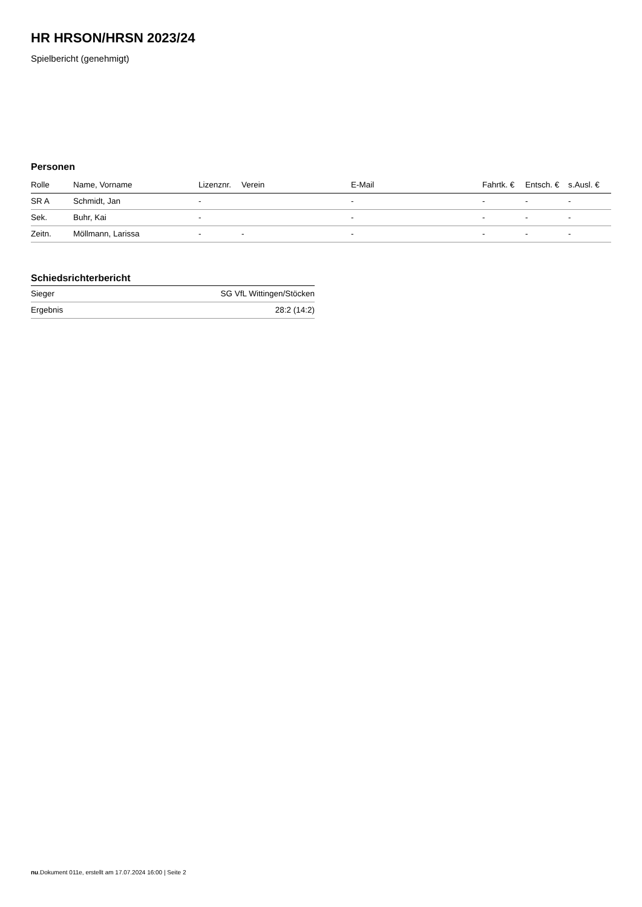HR HRSON/HRSN 2023/24
Spielbericht (genehmigt)
Personen
| Rolle | Name, Vorname | Lizenznr. | Verein | E-Mail | Fahrtk. € | Entsch. € | s.Ausl. € |
| --- | --- | --- | --- | --- | --- | --- | --- |
| SR A | Schmidt, Jan | - | | - | - | - | - |
| Sek. | Buhr, Kai | - | | - | - | - | - |
| Zeitn. | Möllmann, Larissa | - | - | - | - | - | - |
Schiedsrichterbericht
| Sieger | SG VfL Wittingen/Stöcken |
| Ergebnis | 28:2 (14:2) |
nu.Dokument 011e, erstellt am 17.07.2024 16:00 | Seite 2